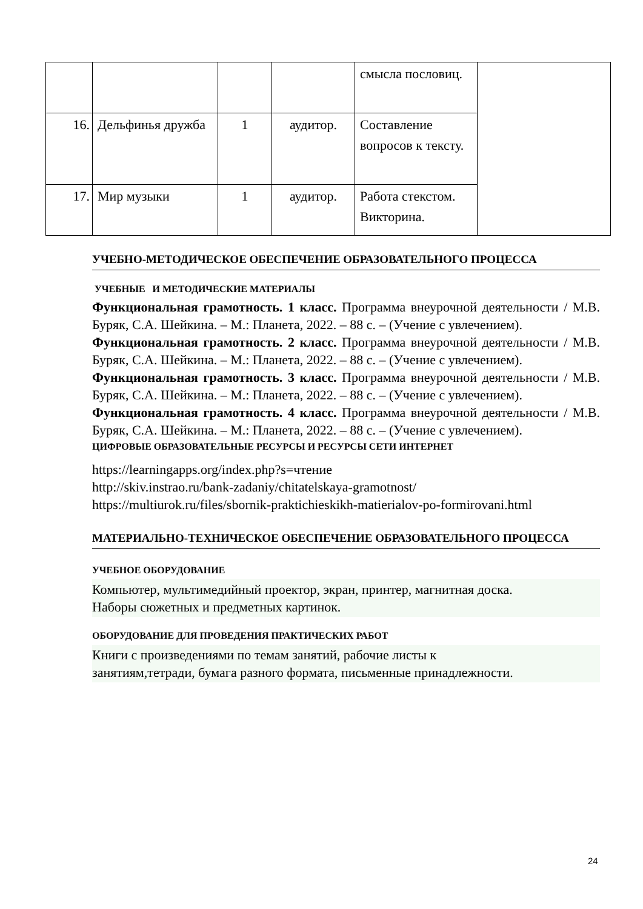| | | | | смысла пословиц. | |
| 16. | Дельфинья дружба | 1 | аудитор. | Составление вопросов к тексту. | |
| 17. | Мир музыки | 1 | аудитор. | Работа стекстом. Викторина. | |
УЧЕБНО-МЕТОДИЧЕСКОЕ ОБЕСПЕЧЕНИЕ ОБРАЗОВАТЕЛЬНОГО ПРОЦЕССА
УЧЕБНЫЕ И МЕТОДИЧЕСКИЕ МАТЕРИАЛЫ
Функциональная грамотность. 1 класс. Программа внеурочной деятельности / М.В. Буряк, С.А. Шейкина. – М.: Планета, 2022. – 88 с. – (Учение с увлечением).
Функциональная грамотность. 2 класс. Программа внеурочной деятельности / М.В. Буряк, С.А. Шейкина. – М.: Планета, 2022. – 88 с. – (Учение с увлечением).
Функциональная грамотность. 3 класс. Программа внеурочной деятельности / М.В. Буряк, С.А. Шейкина. – М.: Планета, 2022. – 88 с. – (Учение с увлечением).
Функциональная грамотность. 4 класс. Программа внеурочной деятельности / М.В. Буряк, С.А. Шейкина. – М.: Планета, 2022. – 88 с. – (Учение с увлечением).
ЦИФРОВЫЕ ОБРАЗОВАТЕЛЬНЫЕ РЕСУРСЫ И РЕСУРСЫ СЕТИ ИНТЕРНЕТ
https://learningapps.org/index.php?s=чтение
http://skiv.instrao.ru/bank-zadaniy/chitatelskaya-gramotnost/
https://multiurok.ru/files/sbornik-praktichieskikh-matierialov-po-formirovani.html
МАТЕРИАЛЬНО-ТЕХНИЧЕСКОЕ ОБЕСПЕЧЕНИЕ ОБРАЗОВАТЕЛЬНОГО ПРОЦЕССА
УЧЕБНОЕ ОБОРУДОВАНИЕ
Компьютер, мультимедийный проектор, экран, принтер, магнитная доска.
Наборы сюжетных и предметных картинок.
ОБОРУДОВАНИЕ ДЛЯ ПРОВЕДЕНИЯ ПРАКТИЧЕСКИХ РАБОТ
Книги с произведениями по темам занятий, рабочие листы к
занятиям,тетради, бумага разного формата, письменные принадлежности.
24